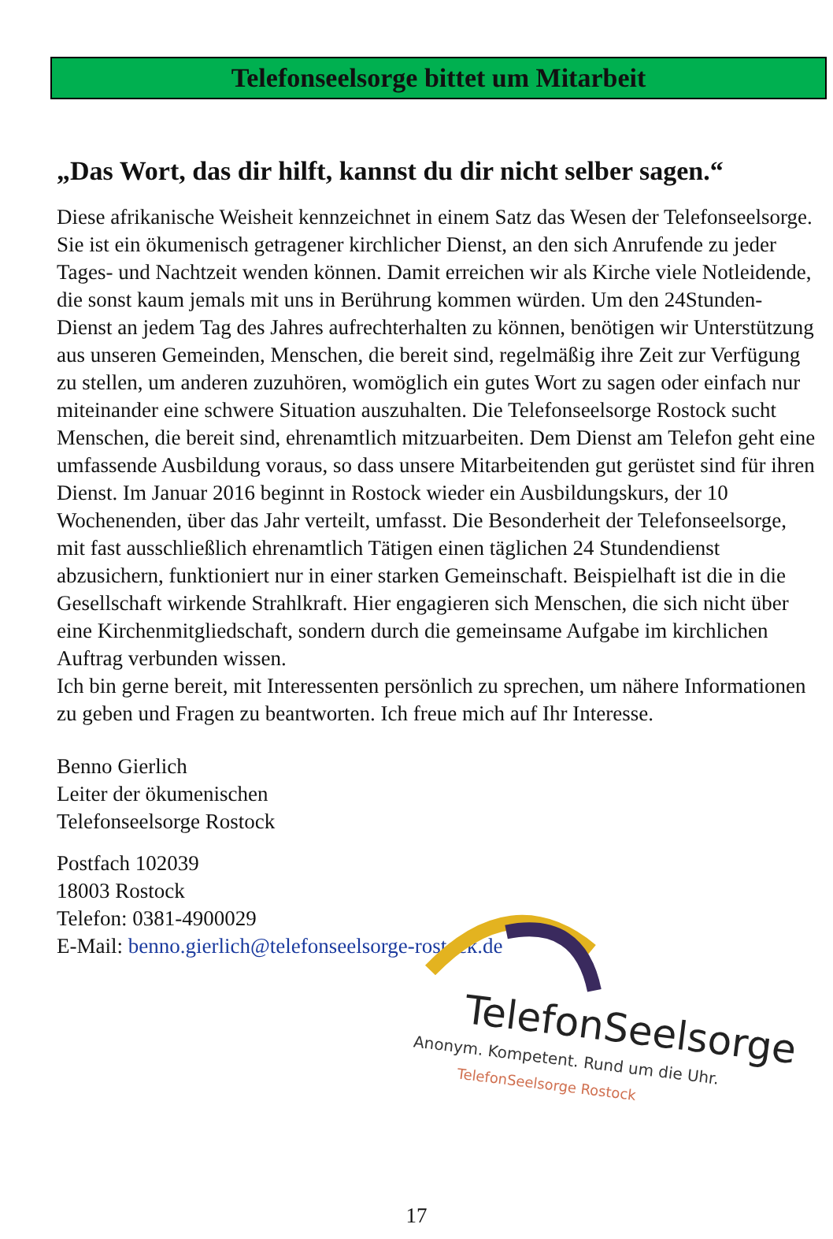Telefonseelsorge bittet um Mitarbeit
„Das Wort, das dir hilft, kannst du dir nicht selber sagen.“
Diese afrikanische Weisheit kennzeichnet in einem Satz das Wesen der Telefonseelsorge. Sie ist ein ökumenisch getragener kirchlicher Dienst, an den sich Anrufende zu jeder Tages- und Nachtzeit wenden können. Damit erreichen wir als Kirche viele Notleidende, die sonst kaum jemals mit uns in Berührung kommen würden. Um den 24Stunden-Dienst an jedem Tag des Jahres aufrechterhalten zu können, benötigen wir Unterstützung aus unseren Gemeinden, Menschen, die bereit sind, regelmäßig ihre Zeit zur Verfügung zu stellen, um anderen zuzuhören, womöglich ein gutes Wort zu sagen oder einfach nur miteinander eine schwere Situation auszuhalten. Die Telefonseelsorge Rostock sucht Menschen, die bereit sind, ehrenamtlich mitzuarbeiten. Dem Dienst am Telefon geht eine umfassende Ausbildung voraus, so dass unsere Mitarbeitenden gut gerüstet sind für ihren Dienst. Im Januar 2016 beginnt in Rostock wieder ein Ausbildungskurs, der 10 Wochenenden, über das Jahr verteilt, umfasst. Die Besonderheit der Telefonseelsorge, mit fast ausschließlich ehrenamtlich Tätigen einen täglichen 24 Stundendienst abzusichern, funktioniert nur in einer starken Gemeinschaft. Beispielhaft ist die in die Gesellschaft wirkende Strahlkraft. Hier engagieren sich Menschen, die sich nicht über eine Kirchenmitgliedschaft, sondern durch die gemeinsame Aufgabe im kirchlichen Auftrag verbunden wissen.
Ich bin gerne bereit, mit Interessenten persönlich zu sprechen, um nähere Informationen zu geben und Fragen zu beantworten. Ich freue mich auf Ihr Interesse.
Benno Gierlich
Leiter der ökumenischen
Telefonseelsorge Rostock
Postfach 102039
18003 Rostock
Telefon: 0381-4900029
E-Mail: benno.gierlich@telefonseelsorge-rostock.de
TelefonSeelsorge
Anonym. Kompetent. Rund um die Uhr.
TelefonSeelsorge Rostock
17